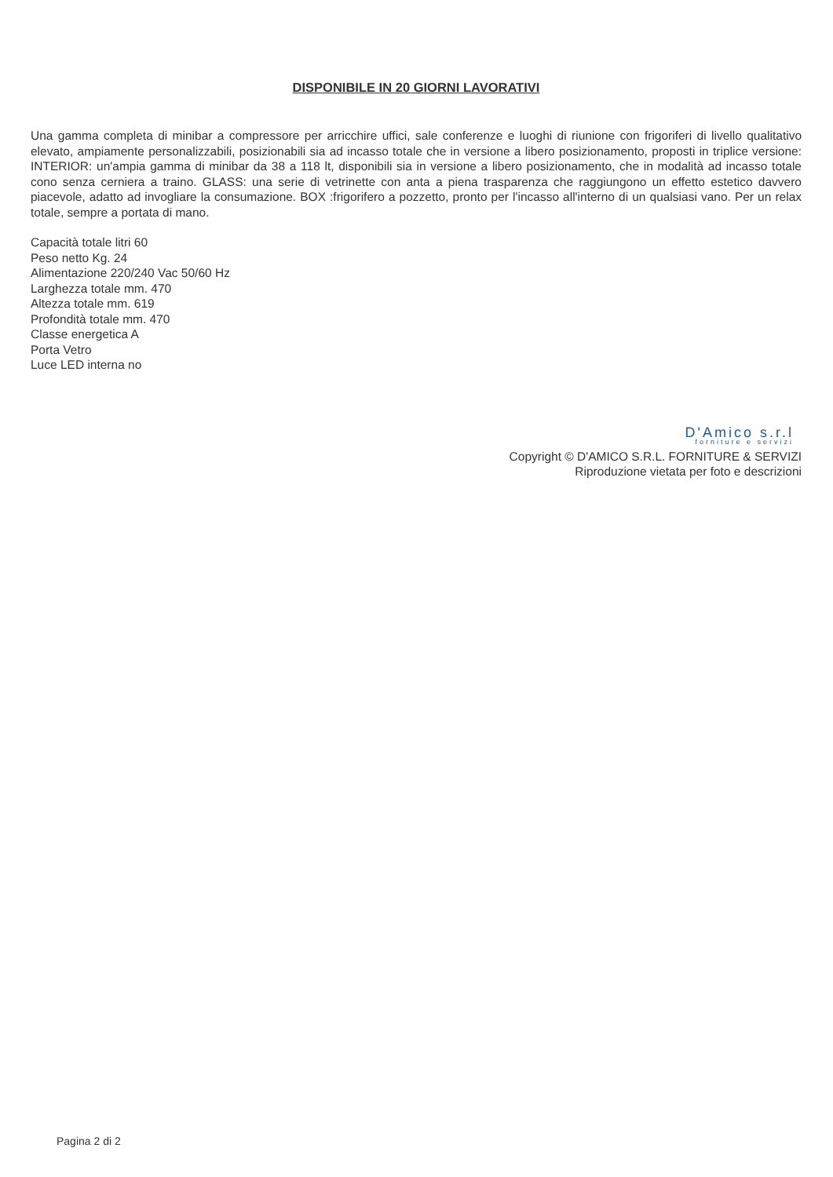DISPONIBILE IN 20 GIORNI LAVORATIVI
Una gamma completa di minibar a compressore per arricchire uffici, sale conferenze e luoghi di riunione con frigoriferi di livello qualitativo elevato, ampiamente personalizzabili, posizionabili sia ad incasso totale che in versione a libero posizionamento, proposti in triplice versione: INTERIOR: un'ampia gamma di minibar da 38 a 118 lt, disponibili sia in versione a libero posizionamento, che in modalità ad incasso totale cono senza cerniera a traino. GLASS: una serie di vetrinette con anta a piena trasparenza che raggiungono un effetto estetico davvero piacevole, adatto ad invogliare la consumazione. BOX :frigorifero a pozzetto, pronto per l'incasso all'interno di un qualsiasi vano. Per un relax totale, sempre a portata di mano.
Capacità totale litri 60
Peso netto Kg. 24
Alimentazione 220/240 Vac 50/60 Hz
Larghezza totale mm. 470
Altezza totale mm. 619
Profondità totale mm. 470
Classe energetica A
Porta Vetro
Luce LED interna no
D'Amico s.r.l
forniture e servizi
Copyright © D'AMICO S.R.L. FORNITURE & SERVIZI
Riproduzione vietata per foto e descrizioni
Pagina 2 di 2